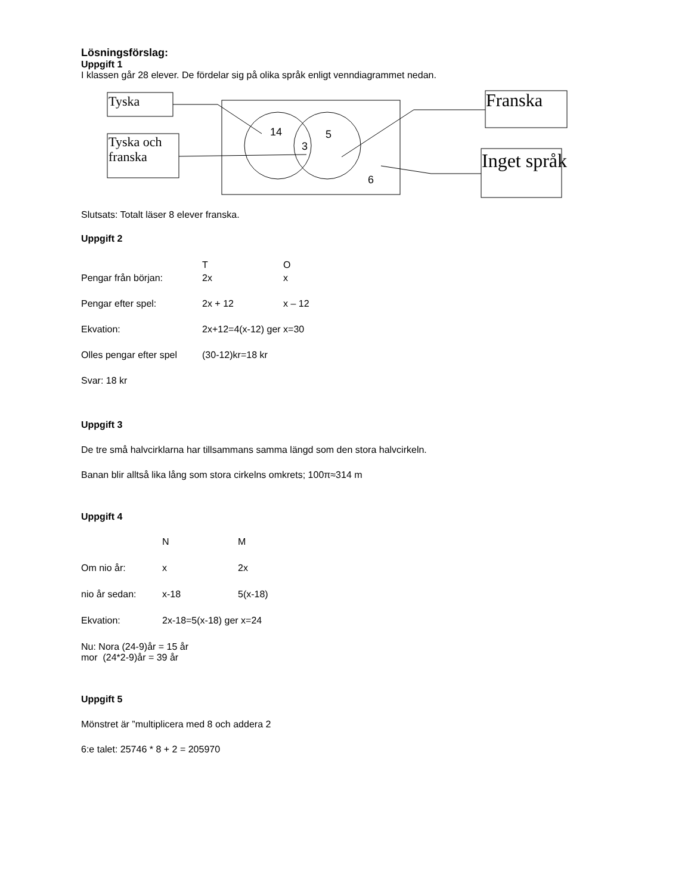Lösningsförslag:
Uppgift 1
I klassen går 28 elever. De fördelar sig på olika språk enligt venndiagrammet nedan.
Tyska
Tyska och
franska
14 5
3
6
Franska
Inget språk
Slutsats: Totalt läser 8 elever franska.
Uppgift 2
T O
Pengar från början: 2x x
Pengar efter spel: 2x + 12 x – 12
Ekvation: 2x+12=4(x-12) ger x=30
Olles pengar efter spel (30-12)kr=18 kr
Svar: 18 kr
Uppgift 3
De tre små halvcirklarna har tillsammans samma längd som den stora halvcirkeln.
Banan blir alltså lika lång som stora cirkelns omkrets; 100π≈314 m
Uppgift 4
N M
Om nio år: x 2x
nio år sedan: x-18 5(x-18)
Ekvation: 2x-18=5(x-18) ger x=24
Nu: Nora (24-9)år = 15 år
mor (24*2-9)år = 39 år
Uppgift 5
Mönstret är ”multiplicera med 8 och addera 2
6:e talet: 25746 * 8 + 2 = 205970